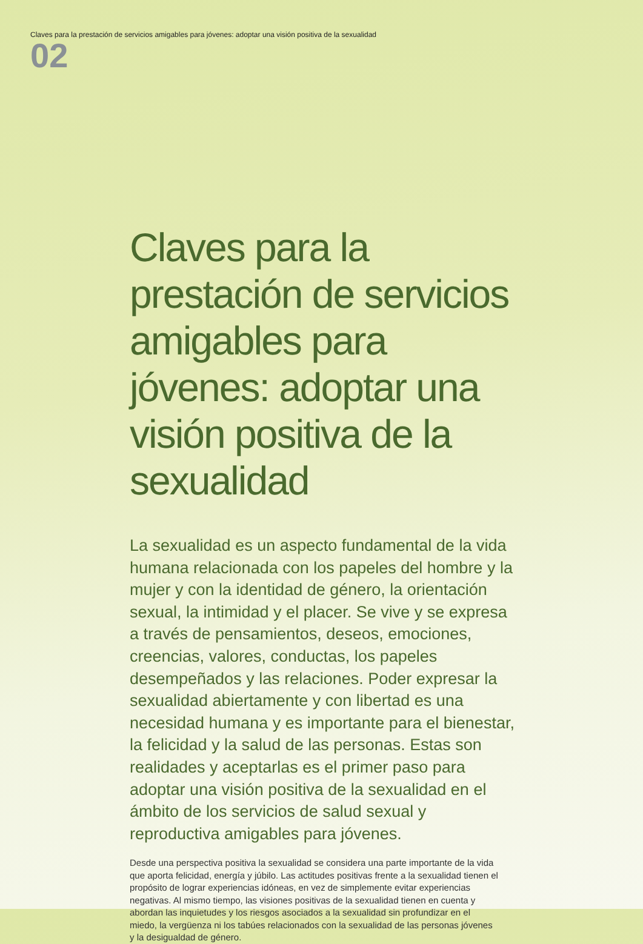Claves para la prestación de servicios amigables para jóvenes: adoptar una visión positiva de la sexualidad
02
Claves para la prestación de servicios amigables para jóvenes: adoptar una visión positiva de la sexualidad
La sexualidad es un aspecto fundamental de la vida humana relacionada con los papeles del hombre y la mujer y con la identidad de género, la orientación sexual, la intimidad y el placer. Se vive y se expresa a través de pensamientos, deseos, emociones, creencias, valores, conductas, los papeles desempeñados y las relaciones. Poder expresar la sexualidad abiertamente y con libertad es una necesidad humana y es importante para el bienestar, la felicidad y la salud de las personas. Estas son realidades y aceptarlas es el primer paso para adoptar una visión positiva de la sexualidad en el ámbito de los servicios de salud sexual y reproductiva amigables para jóvenes.
Desde una perspectiva positiva la sexualidad se considera una parte importante de la vida que aporta felicidad, energía y júbilo. Las actitudes positivas frente a la sexualidad tienen el propósito de lograr experiencias idóneas, en vez de simplemente evitar experiencias negativas. Al mismo tiempo, las visiones positivas de la sexualidad tienen en cuenta y abordan las inquietudes y los riesgos asociados a la sexualidad sin profundizar en el miedo, la vergüenza ni los tabúes relacionados con la sexualidad de las personas jóvenes y la desigualdad de género.